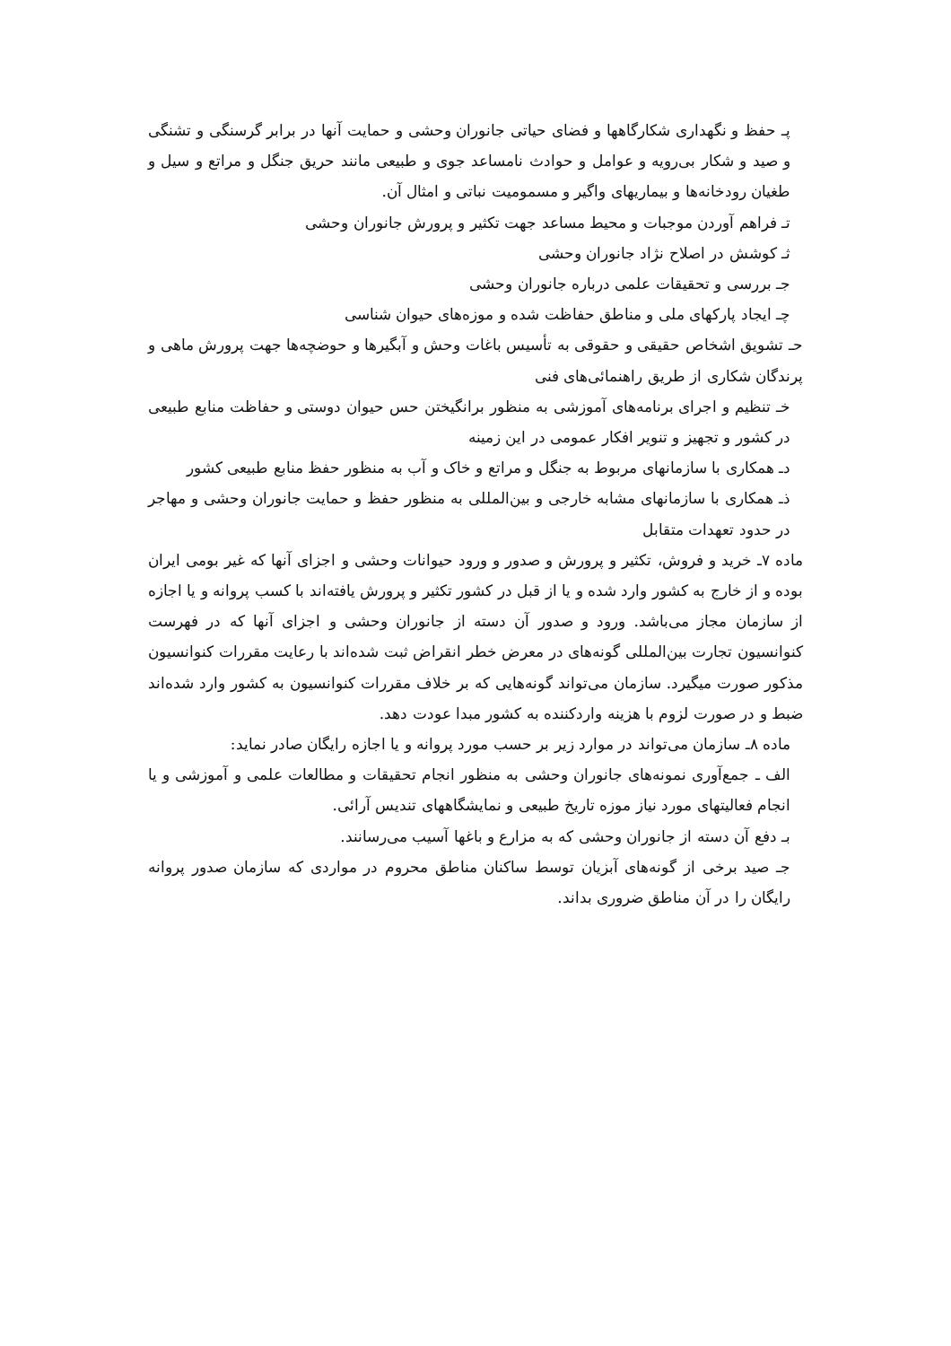پـ حفظ و نگهداری شکارگاهها و فضای حیاتی جانوران وحشی و حمایت آنها در برابر گرسنگی و تشنگی و صید و شکار بی‌رویه و عوامل و حوادث نامساعد جوی و طبیعی مانند حریق جنگل و مراتع و سیل و طغیان رودخانه‌ها و بیماریهای واگیر و مسمومیت نباتی و امثال آن.
تـ فراهم آوردن موجبات و محیط مساعد جهت تکثیر و پرورش جانوران وحشی
ثـ کوشش در اصلاح نژاد جانوران وحشی
جـ بررسی و تحقیقات علمی درباره جانوران وحشی
چـ ایجاد پارکهای ملی و مناطق حفاظت شده و موزه‌های حیوان شناسی
حـ تشویق اشخاص حقیقی و حقوقی به تأسیس باغات وحش و آبگیرها و حوضچه‌ها جهت پرورش ماهی و پرندگان شکاری از طریق راهنمائی‌های فنی
خـ تنظیم و اجرای برنامه‌های آموزشی به منظور برانگیختن حس حیوان دوستی و حفاظت منابع طبیعی در کشور و تجهیز و تنویر افکار عمومی در این زمینه
دـ همکاری با سازمانهای مربوط به جنگل و مراتع و خاک و آب به منظور حفظ منابع طبیعی کشور
ذـ همکاری با سازمانهای مشابه خارجی و بین‌المللی به منظور حفظ و حمایت جانوران وحشی و مهاجر در حدود تعهدات متقابل
ماده ۷ـ خرید و فروش، تکثیر و پرورش و صدور و ورود حیوانات وحشی و اجزای آنها که غیر بومی ایران بوده و از خارج به کشور وارد شده و یا از قبل در کشور تکثیر و پرورش یافته‌اند با کسب پروانه و یا اجازه از سازمان مجاز می‌باشد. ورود و صدور آن دسته از جانوران وحشی و اجزای آنها که در فهرست کنوانسیون تجارت بین‌المللی گونه‌های در معرض خطر انقراض ثبت شده‌اند با رعایت مقررات کنوانسیون مذکور صورت میگیرد. سازمان می‌تواند گونه‌هایی که بر خلاف مقررات کنوانسیون به کشور وارد شده‌اند ضبط و در صورت لزوم با هزینه واردکننده به کشور مبدا عودت دهد.
ماده ۸ـ سازمان می‌تواند در موارد زیر بر حسب مورد پروانه و یا اجازه رایگان صادر نماید:
الف ـ جمع‌آوری نمونه‌های جانوران وحشی به منظور انجام تحقیقات و مطالعات علمی و آموزشی و یا انجام فعالیتهای مورد نیاز موزه تاریخ طبیعی و نمایشگاههای تندیس آرائی.
بـ دفع آن دسته از جانوران وحشی که به مزارع و باغها آسیب می‌رسانند.
جـ صید برخی از گونه‌های آبزیان توسط ساکنان مناطق محروم در مواردی که سازمان صدور پروانه رایگان را در آن مناطق ضروری بداند.